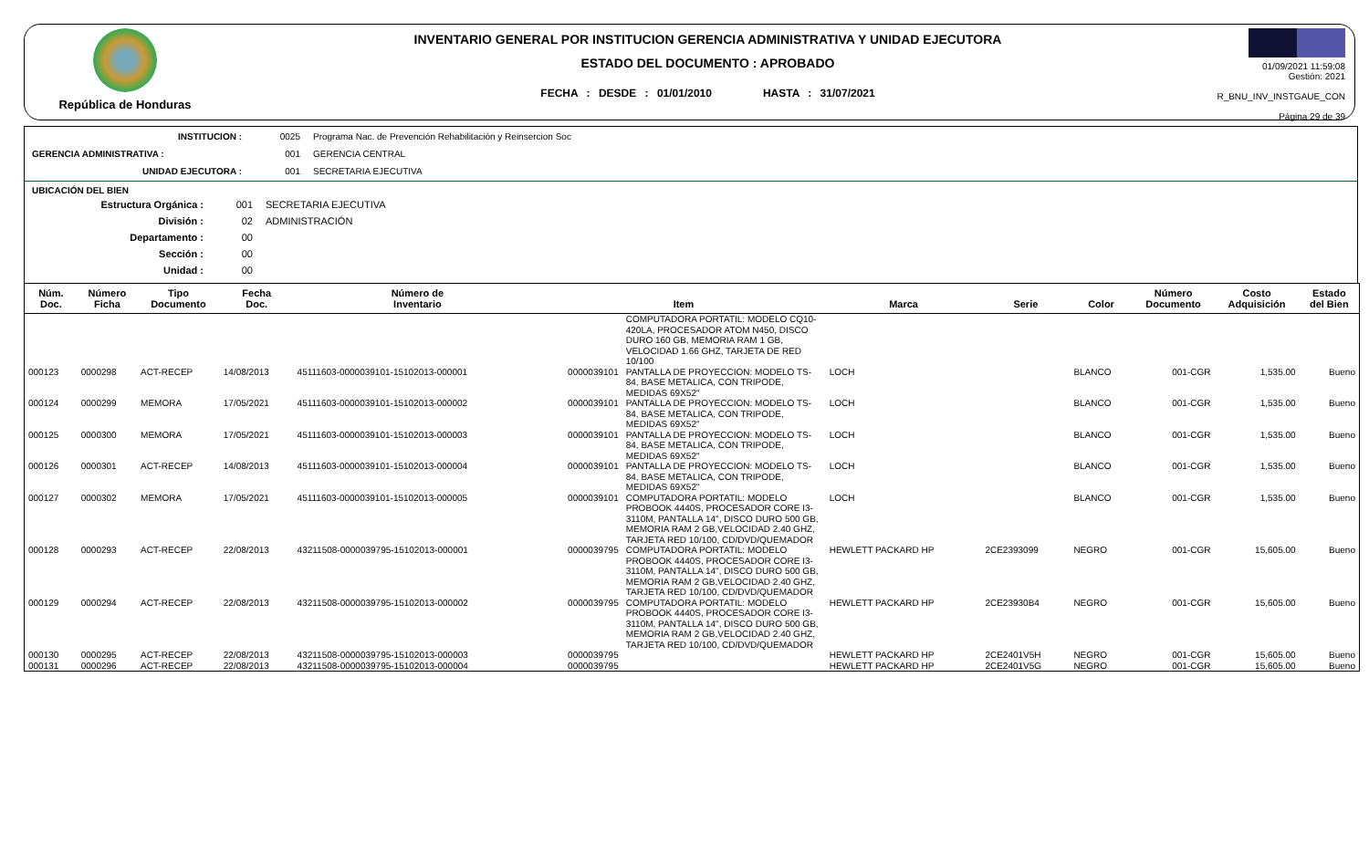República de Honduras INVENTARIO GENERAL POR INSTITUCION GERENCIA ADMINISTRATIVA Y UNIDAD EJECUTORA
ESTADO DEL DOCUMENTO : APROBADO
FECHA : DESDE : 01/01/2010 HASTA : 31/07/2021
01/09/2021 11:59:08
Gestión: 2021
R_BNU_INV_INSTGAUE_CON
Página 29 de 39
| INSTITUCION : | 0025 | Programa Nac. de Prevención Rehabilitación y Reinsercion Soc |
| GERENCIA ADMINISTRATIVA : | 001 | GERENCIA CENTRAL |
| UNIDAD EJECUTORA : | 001 | SECRETARIA EJECUTIVA |
UBICACIÓN DEL BIEN
| Estructura Orgánica : | 001 | SECRETARIA EJECUTIVA |
| División : | 02 | ADMINISTRACIÓN |
| Departamento : | 00 | |
| Sección : | 00 | |
| Unidad : | 00 | |
| Núm. Doc. | Número Ficha | Tipo Documento | Fecha Doc. | Número de Inventario | Item | | Marca | Serie | Color | Número Documento | Costo Adquisición | Estado del Bien |
| --- | --- | --- | --- | --- | --- | --- | --- | --- | --- | --- | --- | --- |
| | | | | | | COMPUTADORA PORTATIL: MODELO CQ10-420LA, PROCESADOR ATOM N450, DISCO DURO 160 GB, MEMORIA RAM 1 GB, VELOCIDAD 1.66 GHZ, TARJETA DE RED 10/100 | | | | | | |
| 000123 | 0000298 | ACT-RECEP | 14/08/2013 | 45111603-0000039101-15102013-000001 | 0000039101 | PANTALLA DE PROYECCION: MODELO TS-84, BASE METALICA, CON TRIPODE, MEDIDAS 69X52" | LOCH | | BLANCO | 001-CGR | 1,535.00 | Bueno |
| 000124 | 0000299 | MEMORA | 17/05/2021 | 45111603-0000039101-15102013-000002 | 0000039101 | PANTALLA DE PROYECCION: MODELO TS-84, BASE METALICA, CON TRIPODE, MEDIDAS 69X52" | LOCH | | BLANCO | 001-CGR | 1,535.00 | Bueno |
| 000125 | 0000300 | MEMORA | 17/05/2021 | 45111603-0000039101-15102013-000003 | 0000039101 | PANTALLA DE PROYECCION: MODELO TS-84, BASE METALICA, CON TRIPODE, MEDIDAS 69X52" | LOCH | | BLANCO | 001-CGR | 1,535.00 | Bueno |
| 000126 | 0000301 | ACT-RECEP | 14/08/2013 | 45111603-0000039101-15102013-000004 | 0000039101 | PANTALLA DE PROYECCION: MODELO TS-84, BASE METALICA, CON TRIPODE, MEDIDAS 69X52" | LOCH | | BLANCO | 001-CGR | 1,535.00 | Bueno |
| 000127 | 0000302 | MEMORA | 17/05/2021 | 45111603-0000039101-15102013-000005 | 0000039101 | COMPUTADORA PORTATIL: MODELO PROBOOK 4440S, PROCESADOR CORE I3-3110M, PANTALLA 14", DISCO DURO 500 GB, MEMORIA RAM 2 GB,VELOCIDAD 2.40 GHZ, TARJETA RED 10/100, CD/DVD/QUEMADOR | LOCH | | BLANCO | 001-CGR | 1,535.00 | Bueno |
| 000128 | 0000293 | ACT-RECEP | 22/08/2013 | 43211508-0000039795-15102013-000001 | 0000039795 | COMPUTADORA PORTATIL: MODELO PROBOOK 4440S, PROCESADOR CORE I3-3110M, PANTALLA 14", DISCO DURO 500 GB, MEMORIA RAM 2 GB,VELOCIDAD 2.40 GHZ, TARJETA RED 10/100, CD/DVD/QUEMADOR | HEWLETT PACKARD HP | 2CE2393099 | NEGRO | 001-CGR | 15,605.00 | Bueno |
| 000129 | 0000294 | ACT-RECEP | 22/08/2013 | 43211508-0000039795-15102013-000002 | 0000039795 | COMPUTADORA PORTATIL: MODELO PROBOOK 4440S, PROCESADOR CORE I3-3110M, PANTALLA 14", DISCO DURO 500 GB, MEMORIA RAM 2 GB,VELOCIDAD 2.40 GHZ, TARJETA RED 10/100, CD/DVD/QUEMADOR | HEWLETT PACKARD HP | 2CE23930B4 | NEGRO | 001-CGR | 15,605.00 | Bueno |
| 000130 | 0000295 | ACT-RECEP | 22/08/2013 | 43211508-0000039795-15102013-000003 | 0000039795 | | HEWLETT PACKARD HP | 2CE2401V5H | NEGRO | 001-CGR | 15,605.00 | Bueno |
| 000131 | 0000296 | ACT-RECEP | 22/08/2013 | 43211508-0000039795-15102013-000004 | 0000039795 | | HEWLETT PACKARD HP | 2CE2401V5G | NEGRO | 001-CGR | 15,605.00 | Bueno |